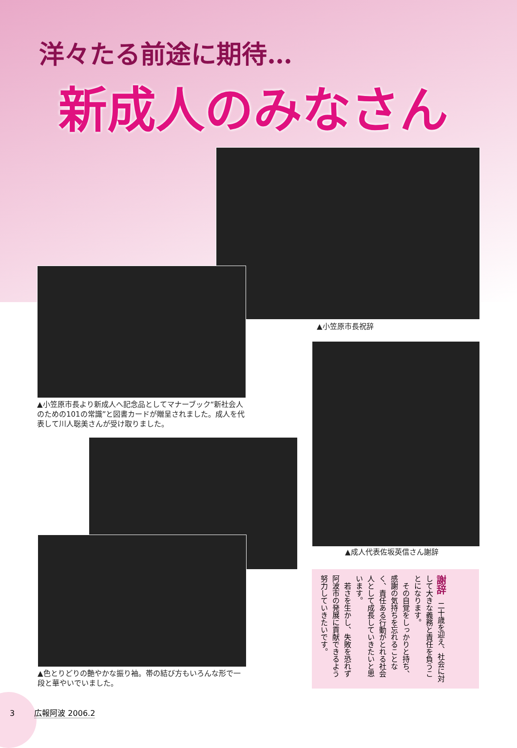洋々たる前途に期待…
新成人のみなさん
▲小笠原市長祝辞
▲小笠原市長より新成人へ記念品としてマナーブック“新社会人のための101の常識”と図書カードが贈呈されました。成人を代表して川人聡美さんが受け取りました。
▲成人代表佐坂英信さん謝辞
▲色とりどりの艶やかな振り袖。帯の結び方もいろんな形で一段と華やいでいました。
謝辞　二十歳を迎え、社会に対して大きな義務と責任を負うことになります。
　その自覚をしっかりと持ち、感謝の気持ちを忘れることなく、責任ある行動がとれる社会人として成長していきたいと思います。
　若さを生かし、失敗を恐れず阿波市の発展に貢献できるよう努力していきたいです。
3 広報阿波 2006.2